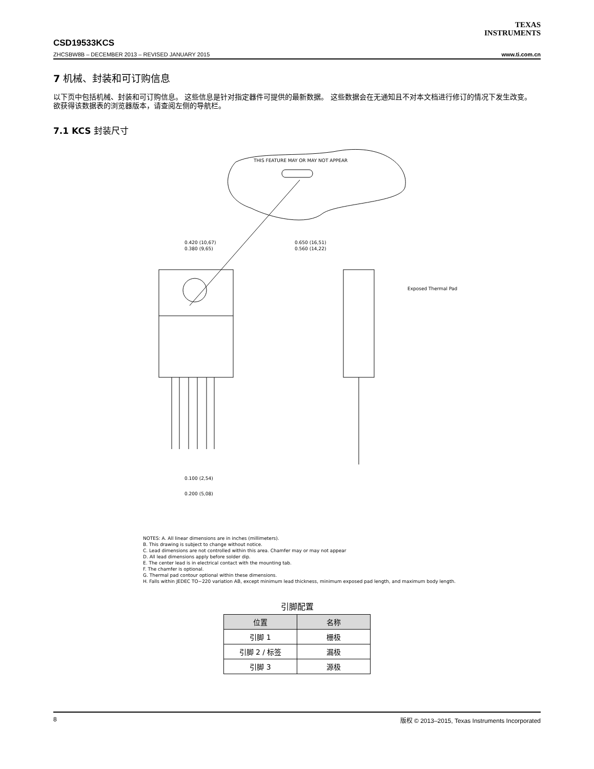TEXAS
INSTRUMENTS
CSD19533KCS
ZHCSBW8B – DECEMBER 2013 – REVISED JANUARY 2015 www.ti.com.cn
7 机械、封装和可订购信息
以下页中包括机械、封装和可订购信息。 这些信息是针对指定器件可提供的最新数据。 这些数据会在无通知且不对本文档进行修订的情况下发生改变。 欲获得该数据表的浏览器版本，请查阅左侧的导航栏。
7.1 KCS 封装尺寸
THIS FEATURE MAY OR MAY NOT APPEAR
0.420 (10,67)
0.380 (9,65)
0.650 (16,51)
0.560 (14,22)
Exposed Thermal Pad
0.100 (2,54)
0.200 (5,08)
NOTES: A. All linear dimensions are in inches (millimeters).
B. This drawing is subject to change without notice.
C. Lead dimensions are not controlled within this area. Chamfer may or may not appear
D. All lead dimensions apply before solder dip.
E. The center lead is in electrical contact with the mounting tab.
F. The chamfer is optional.
G. Thermal pad contour optional within these dimensions.
H. Falls within JEDEC TO−220 variation AB, except minimum lead thickness, minimum exposed pad length, and maximum body length.
引脚配置
| 位置 | 名称 |
| --- | --- |
| 引脚 1 | 栅极 |
| 引脚 2 / 标签 | 漏极 |
| 引脚 3 | 源极 |
8 版权 © 2013–2015, Texas Instruments Incorporated